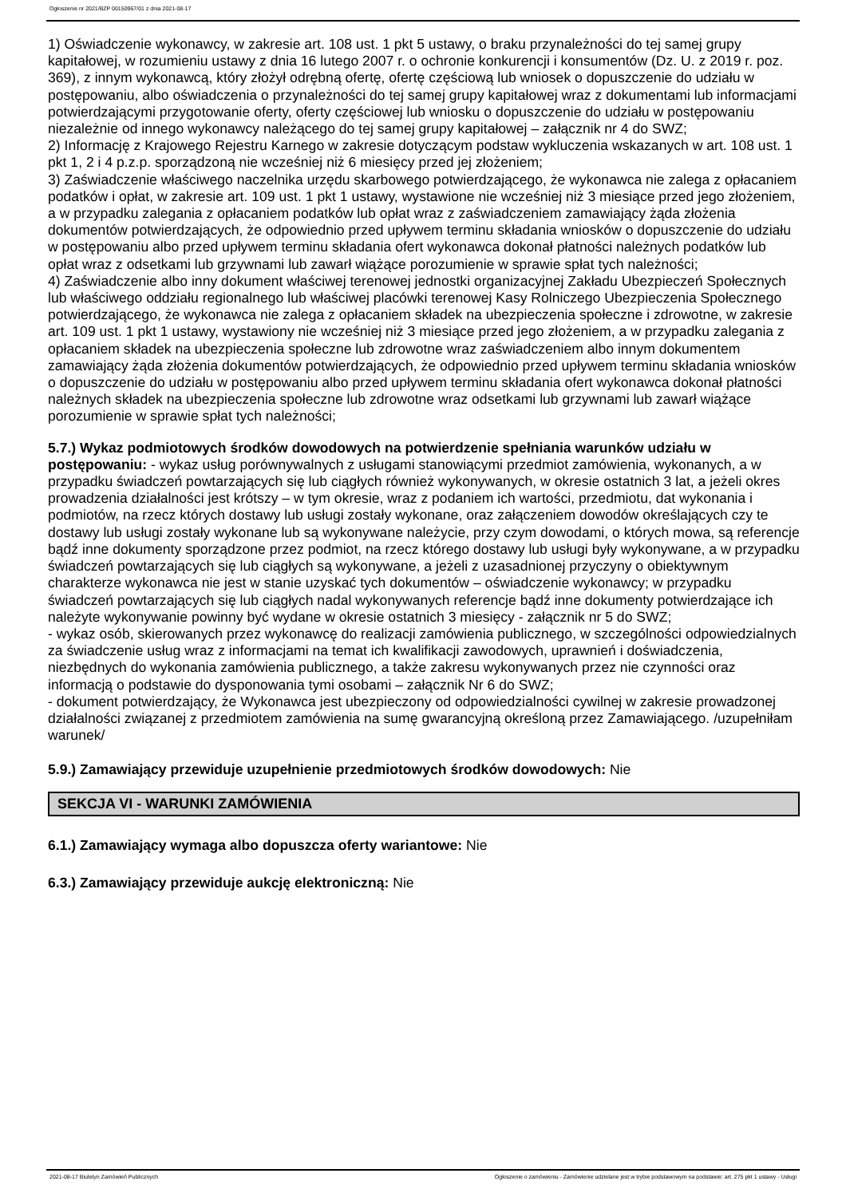Ogłoszenie nr 2021/BZP 00150967/01 z dnia 2021-08-17
1) Oświadczenie wykonawcy, w zakresie art. 108 ust. 1 pkt 5 ustawy, o braku przynależności do tej samej grupy kapitałowej, w rozumieniu ustawy z dnia 16 lutego 2007 r. o ochronie konkurencji i konsumentów (Dz. U. z 2019 r. poz. 369), z innym wykonawcą, który złożył odrębną ofertę, ofertę częściową lub wniosek o dopuszczenie do udziału w postępowaniu, albo oświadczenia o przynależności do tej samej grupy kapitałowej wraz z dokumentami lub informacjami potwierdzającymi przygotowanie oferty, oferty częściowej lub wniosku o dopuszczenie do udziału w postępowaniu niezależnie od innego wykonawcy należącego do tej samej grupy kapitałowej – załącznik nr 4 do SWZ;
2) Informację z Krajowego Rejestru Karnego w zakresie dotyczącym podstaw wykluczenia wskazanych w art. 108 ust. 1 pkt 1, 2 i 4 p.z.p. sporządzoną nie wcześniej niż 6 miesięcy przed jej złożeniem;
3) Zaświadczenie właściwego naczelnika urzędu skarbowego potwierdzającego, że wykonawca nie zalega z opłacaniem podatków i opłat, w zakresie art. 109 ust. 1 pkt 1 ustawy, wystawione nie wcześniej niż 3 miesiące przed jego złożeniem, a w przypadku zalegania z opłacaniem podatków lub opłat wraz z zaświadczeniem zamawiający żąda złożenia dokumentów potwierdzających, że odpowiednio przed upływem terminu składania wniosków o dopuszczenie do udziału w postępowaniu albo przed upływem terminu składania ofert wykonawca dokonał płatności należnych podatków lub opłat wraz z odsetkami lub grzywnami lub zawarł wiążące porozumienie w sprawie spłat tych należności;
4) Zaświadczenie albo inny dokument właściwej terenowej jednostki organizacyjnej Zakładu Ubezpieczeń Społecznych lub właściwego oddziału regionalnego lub właściwej placówki terenowej Kasy Rolniczego Ubezpieczenia Społecznego potwierdzającego, że wykonawca nie zalega z opłacaniem składek na ubezpieczenia społeczne i zdrowotne, w zakresie art. 109 ust. 1 pkt 1 ustawy, wystawiony nie wcześniej niż 3 miesiące przed jego złożeniem, a w przypadku zalegania z opłacaniem składek na ubezpieczenia społeczne lub zdrowotne wraz zaświadczeniem albo innym dokumentem zamawiający żąda złożenia dokumentów potwierdzających, że odpowiednio przed upływem terminu składania wniosków o dopuszczenie do udziału w postępowaniu albo przed upływem terminu składania ofert wykonawca dokonał płatności należnych składek na ubezpieczenia społeczne lub zdrowotne wraz odsetkami lub grzywnami lub zawarł wiążące porozumienie w sprawie spłat tych należności;
5.7.) Wykaz podmiotowych środków dowodowych na potwierdzenie spełniania warunków udziału w postępowaniu: - wykaz usług porównywalnych z usługami stanowiącymi przedmiot zamówienia, wykonanych, a w przypadku świadczeń powtarzających się lub ciągłych również wykonywanych, w okresie ostatnich 3 lat, a jeżeli okres prowadzenia działalności jest krótszy – w tym okresie, wraz z podaniem ich wartości, przedmiotu, dat wykonania i podmiotów, na rzecz których dostawy lub usługi zostały wykonane, oraz załączeniem dowodów określających czy te dostawy lub usługi zostały wykonane lub są wykonywane należycie, przy czym dowodami, o których mowa, są referencje bądź inne dokumenty sporządzone przez podmiot, na rzecz którego dostawy lub usługi były wykonywane, a w przypadku świadczeń powtarzających się lub ciągłych są wykonywane, a jeżeli z uzasadnionej przyczyny o obiektywnym charakterze wykonawca nie jest w stanie uzyskać tych dokumentów – oświadczenie wykonawcy; w przypadku świadczeń powtarzających się lub ciągłych nadal wykonywanych referencje bądź inne dokumenty potwierdzające ich należyte wykonywanie powinny być wydane w okresie ostatnich 3 miesięcy - załącznik nr 5 do SWZ;
- wykaz osób, skierowanych przez wykonawcę do realizacji zamówienia publicznego, w szczególności odpowiedzialnych za świadczenie usług wraz z informacjami na temat ich kwalifikacji zawodowych, uprawnień i doświadczenia, niezbędnych do wykonania zamówienia publicznego, a także zakresu wykonywanych przez nie czynności oraz informacją o podstawie do dysponowania tymi osobami – załącznik Nr 6 do SWZ;
- dokument potwierdzający, że Wykonawca jest ubezpieczony od odpowiedzialności cywilnej w zakresie prowadzonej działalności związanej z przedmiotem zamówienia na sumę gwarancyjną określoną przez Zamawiającego. /uzupełniłam warunek/
5.9.) Zamawiający przewiduje uzupełnienie przedmiotowych środków dowodowych: Nie
SEKCJA VI - WARUNKI ZAMÓWIENIA
6.1.) Zamawiający wymaga albo dopuszcza oferty wariantowe: Nie
6.3.) Zamawiający przewiduje aukcję elektroniczną: Nie
2021-08-17 Biuletyn Zamówień Publicznych Ogłoszenie o zamówieniu - Zamówienie udzielane jest w trybie podstawowym na podstawie: art. 275 pkt 1 ustawy - Usługi